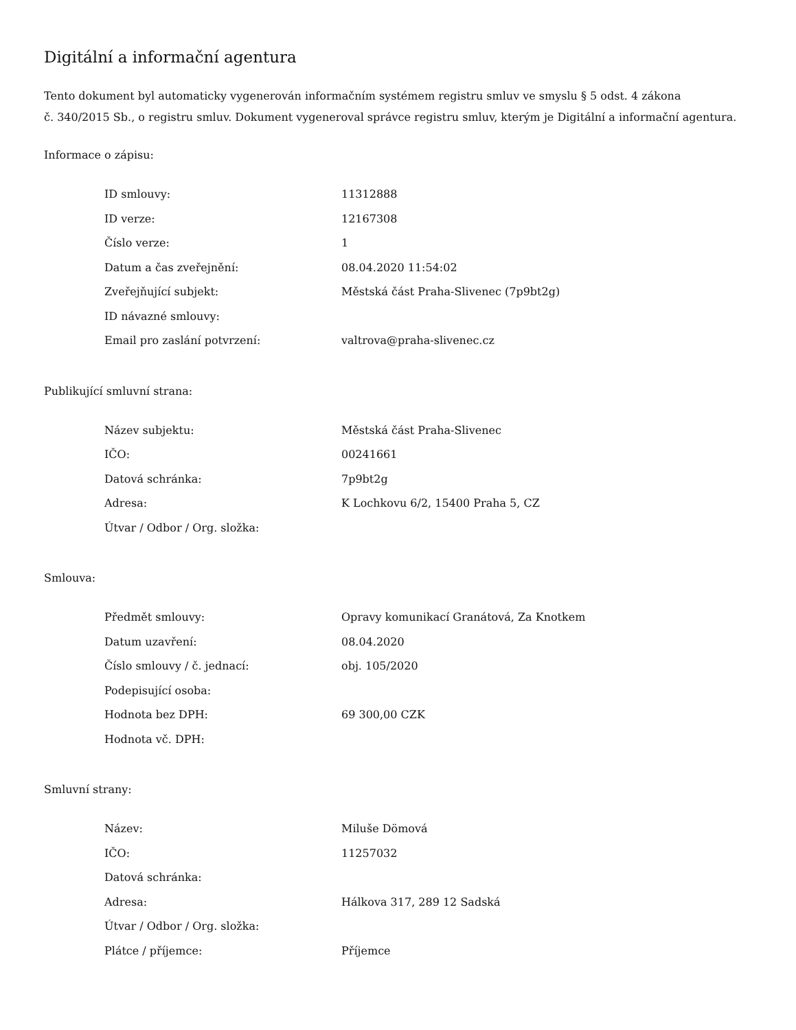Digitální a informační agentura
Tento dokument byl automaticky vygenerován informačním systémem registru smluv ve smyslu § 5 odst. 4 zákona
č. 340/2015 Sb., o registru smluv. Dokument vygeneroval správce registru smluv, kterým je Digitální a informační agentura.
Informace o zápisu:
| ID smlouvy: | 11312888 |
| ID verze: | 12167308 |
| Číslo verze: | 1 |
| Datum a čas zveřejnění: | 08.04.2020 11:54:02 |
| Zveřejňující subjekt: | Městská část Praha-Slivenec (7p9bt2g) |
| ID návazné smlouvy: | |
| Email pro zaslání potvrzení: | valtrova@praha-slivenec.cz |
Publikující smluvní strana:
| Název subjektu: | Městská část Praha-Slivenec |
| IČO: | 00241661 |
| Datová schránka: | 7p9bt2g |
| Adresa: | K Lochkovu 6/2, 15400 Praha 5, CZ |
| Útvar / Odbor / Org. složka: | |
Smlouva:
| Předmět smlouvy: | Opravy komunikací Granátová, Za Knotkem |
| Datum uzavření: | 08.04.2020 |
| Číslo smlouvy / č. jednací: | obj. 105/2020 |
| Podepisující osoba: | |
| Hodnota bez DPH: | 69 300,00 CZK |
| Hodnota vč. DPH: | |
Smluvní strany:
| Název: | Miluše Dömová |
| IČO: | 11257032 |
| Datová schránka: | |
| Adresa: | Hálkova 317, 289 12 Sadská |
| Útvar / Odbor / Org. složka: | |
| Plátce / příjemce: | Příjemce |